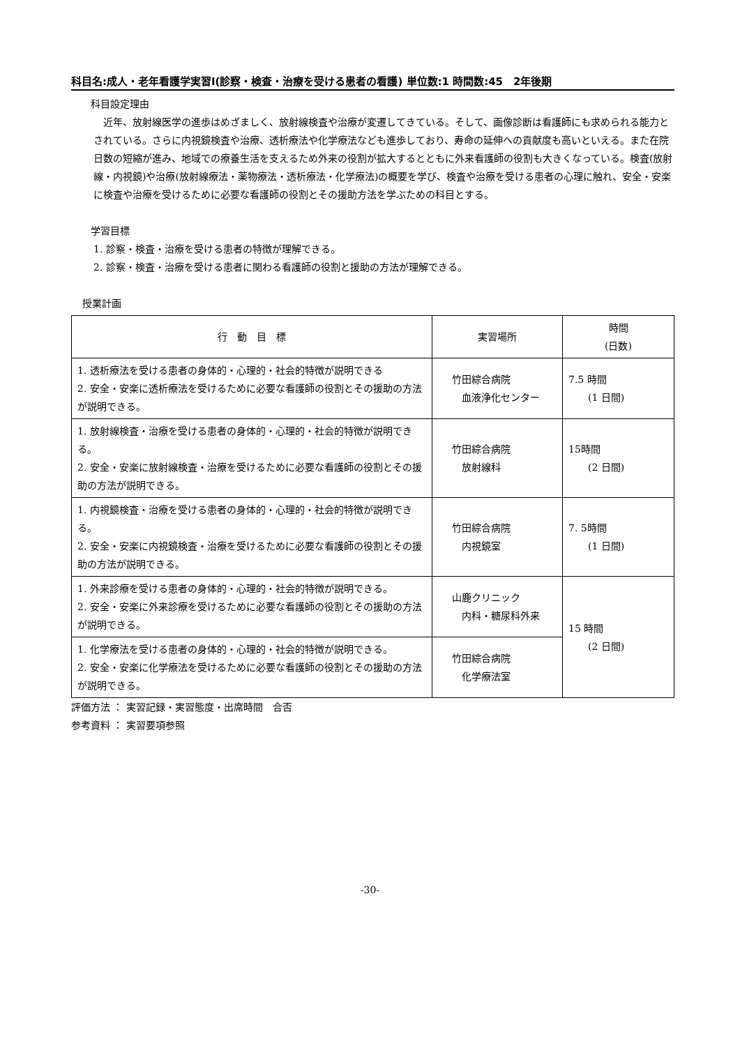科目名:成人・老年看護学実習Ⅰ(診察・検査・治療を受ける患者の看護) 単位数:1 時間数:45　2年後期
科目設定理由
近年、放射線医学の進歩はめざましく、放射線検査や治療が変遷してきている。そして、画像診断は看護師にも求められる能力とされている。さらに内視鏡検査や治療、透析療法や化学療法なども進歩しており、寿命の延伸への貢献度も高いといえる。また在院日数の短縮が進み、地域での療養生活を支えるため外来の役割が拡大するとともに外来看護師の役割も大きくなっている。検査(放射線・内視鏡)や治療(放射線療法・薬物療法・透析療法・化学療法)の概要を学び、検査や治療を受ける患者の心理に触れ、安全・安楽に検査や治療を受けるために必要な看護師の役割とその援助方法を学ぶための科目とする。
学習目標
1. 診察・検査・治療を受ける患者の特徴が理解できる。
2. 診察・検査・治療を受ける患者に関わる看護師の役割と援助の方法が理解できる。
授業計画
| 行 動 目 標 | 実習場所 | 時間 (日数) |
| --- | --- | --- |
| 1. 透析療法を受ける患者の身体的・心理的・社会的特徴が説明できる 2. 安全・安楽に透析療法を受けるために必要な看護師の役割とその援助の方法が説明できる。 | 竹田綜合病院 血液浄化センター | 7.5 時間 (1 日間) |
| 1. 放射線検査・治療を受ける患者の身体的・心理的・社会的特徴が説明できる。 2. 安全・安楽に放射線検査・治療を受けるために必要な看護師の役割とその援助の方法が説明できる。 | 竹田綜合病院 放射線科 | 15時間 (2 日間) |
| 1. 内視鏡検査・治療を受ける患者の身体的・心理的・社会的特徴が説明できる。 2. 安全・安楽に内視鏡検査・治療を受けるために必要な看護師の役割とその援助の方法が説明できる。 | 竹田綜合病院 内視鏡室 | 7. 5時間 (1 日間) |
| 1. 外来診療を受ける患者の身体的・心理的・社会的特徴が説明できる。 2. 安全・安楽に外来診療を受けるために必要な看護師の役割とその援助の方法が説明できる。 | 山鹿クリニック 内科・糖尿科外来 | 15 時間 (2 日間) |
| 1. 化学療法を受ける患者の身体的・心理的・社会的特徴が説明できる。 2. 安全・安楽に化学療法を受けるために必要な看護師の役割とその援助の方法が説明できる。 | 竹田綜合病院 化学療法室 | |
評価方法 ： 実習記録・実習態度・出席時間　合否
参考資料 ： 実習要項参照
-30-